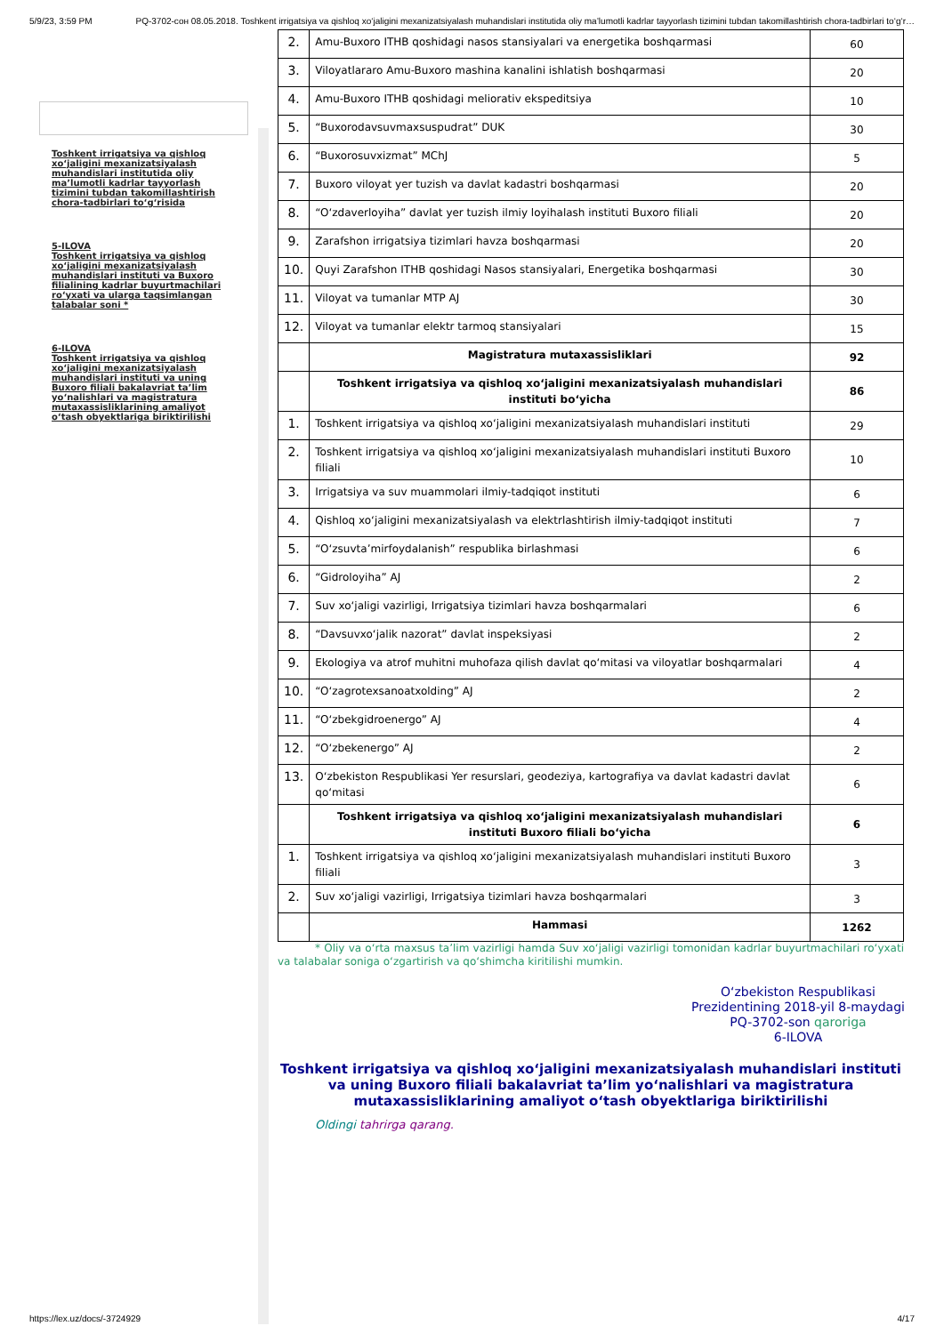5/9/23, 3:59 PM PQ-3702-сон 08.05.2018. Toshkent irrigatsiya va qishloq xo‘jaligini mexanizatsiyalash muhandislari institutida oliy ma’lumotli kadrlar tayyorlash tizimini tubdan takomillashtirish chora-tadbirlari to‘g‘r…
Toshkent irrigatsiya va qishloq xo‘jaligini mexanizatsiyalash muhandislari institutida oliy ma’lumotli kadrlar tayyorlash tizimini tubdan takomillashtirish chora-tadbirlari to‘g‘risida
5-ILOVA
Toshkent irrigatsiya va qishloq xo‘jaligini mexanizatsiyalash muhandislari instituti va Buxoro filialining kadrlar buyurtmachilari ro‘yxati va ularga taqsimlangan talabalar soni *
6-ILOVA
Toshkent irrigatsiya va qishloq xo‘jaligini mexanizatsiyalash muhandislari instituti va uning Buxoro filiali bakalavriat ta’lim yo‘nalishlari va magistratura mutaxassisliklarining amaliyot o‘tash obyektlariga biriktirilishi
| 2. | Amu-Buxoro ITHB qoshidagi nasos stansiyalari va energetika boshqarmasi | 60 |
| 3. | Viloyatlararo Amu-Buxoro mashina kanalini ishlatish boshqarmasi | 20 |
| 4. | Amu-Buxoro ITHB qoshidagi meliorativ ekspeditsiya | 10 |
| 5. | “Buxorodavsuvmaxsuspudrat” DUK | 30 |
| 6. | “Buxorosuvxizmat” MChJ | 5 |
| 7. | Buxoro viloyat yer tuzish va davlat kadastri boshqarmasi | 20 |
| 8. | “O‘zdaverloyiha” davlat yer tuzish ilmiy loyihalash instituti Buxoro filiali | 20 |
| 9. | Zarafshon irrigatsiya tizimlari havza boshqarmasi | 20 |
| 10. | Quyi Zarafshon ITHB qoshidagi Nasos stansiyalari, Energetika boshqarmasi | 30 |
| 11. | Viloyat va tumanlar MTP AJ | 30 |
| 12. | Viloyat va tumanlar elektr tarmoq stansiyalari | 15 |
| | Magistratura mutaxassisliklari | 92 |
| | Toshkent irrigatsiya va qishloq xo‘jaligini mexanizatsiyalash muhandislari instituti bo‘yicha | 86 |
| 1. | Toshkent irrigatsiya va qishloq xo‘jaligini mexanizatsiyalash muhandislari instituti | 29 |
| 2. | Toshkent irrigatsiya va qishloq xo‘jaligini mexanizatsiyalash muhandislari instituti Buxoro filiali | 10 |
| 3. | Irrigatsiya va suv muammolari ilmiy-tadqiqot instituti | 6 |
| 4. | Qishloq xo‘jaligini mexanizatsiyalash va elektrlashtirish ilmiy-tadqiqot instituti | 7 |
| 5. | “O‘zsuvta’mirfoydalanish” respublika birlashmasi | 6 |
| 6. | “Gidroloyiha” AJ | 2 |
| 7. | Suv xo‘jaligi vazirligi, Irrigatsiya tizimlari havza boshqarmalari | 6 |
| 8. | “Davsuvxo‘jalik nazorat” davlat inspeksiyasi | 2 |
| 9. | Ekologiya va atrof muhitni muhofaza qilish davlat qo‘mitasi va viloyatlar boshqarmalari | 4 |
| 10. | “O‘zagrotexsanoatxolding” AJ | 2 |
| 11. | “O‘zbekgidroenergo” AJ | 4 |
| 12. | “O‘zbekenergo” AJ | 2 |
| 13. | O‘zbekiston Respublikasi Yer resurslari, geodeziya, kartografiya va davlat kadastri davlat qo‘mitasi | 6 |
| | Toshkent irrigatsiya va qishloq xo‘jaligini mexanizatsiyalash muhandislari instituti Buxoro filiali bo‘yicha | 6 |
| 1. | Toshkent irrigatsiya va qishloq xo‘jaligini mexanizatsiyalash muhandislari instituti Buxoro filiali | 3 |
| 2. | Suv xo‘jaligi vazirligi, Irrigatsiya tizimlari havza boshqarmalari | 3 |
| | Hammasi | 1262 |
* Oliy va o‘rta maxsus ta’lim vazirligi hamda Suv xo‘jaligi vazirligi tomonidan kadrlar buyurtmachilari ro‘yxati va talabalar soniga o‘zgartirish va qo‘shimcha kiritilishi mumkin.
O‘zbekiston Respublikasi
Prezidentining 2018-yil 8-maydagi
PQ-3702-son qaroriga
6-ILOVA
Toshkent irrigatsiya va qishloq xo‘jaligini mexanizatsiyalash muhandislari instituti va uning Buxoro filiali bakalavriat ta’lim yo‘nalishlari va magistratura mutaxassisliklarining amaliyot o‘tash obyektlariga biriktirilishi
Oldingi tahrirga qarang.
https://lex.uz/docs/-3724929 4/17